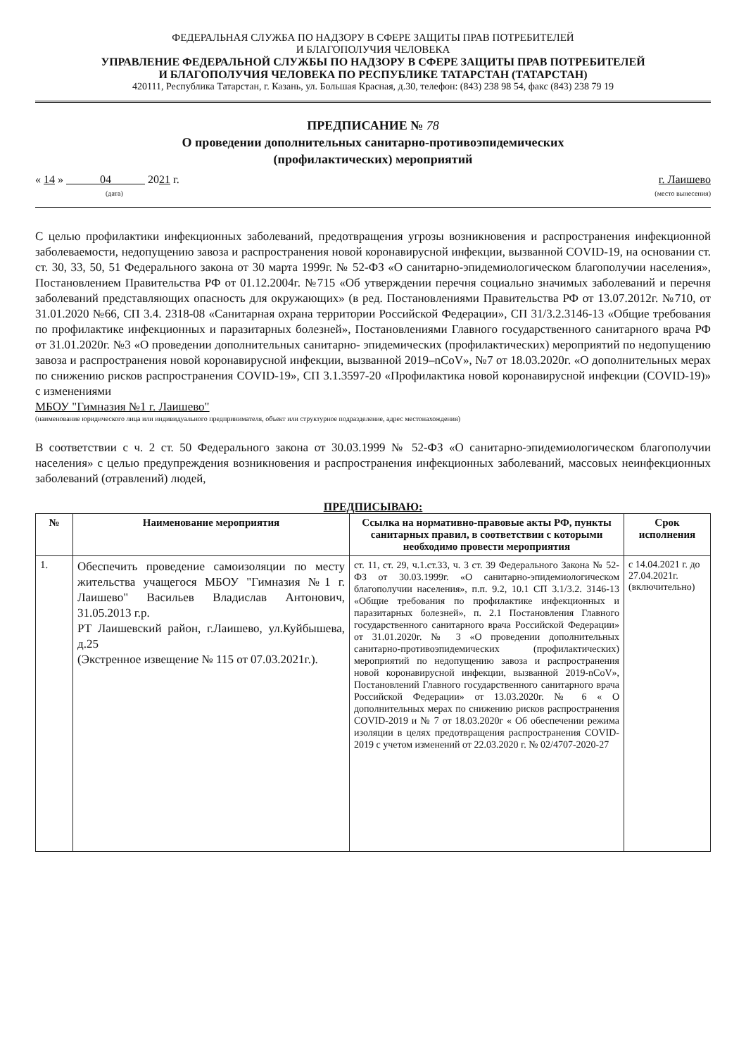ФЕДЕРАЛЬНАЯ СЛУЖБА ПО НАДЗОРУ В СФЕРЕ ЗАЩИТЫ ПРАВ ПОТРЕБИТЕЛЕЙ
И БЛАГОПОЛУЧИЯ ЧЕЛОВЕКА
УПРАВЛЕНИЕ ФЕДЕРАЛЬНОЙ СЛУЖБЫ ПО НАДЗОРУ В СФЕРЕ ЗАЩИТЫ ПРАВ ПОТРЕБИТЕЛЕЙ
И БЛАГОПОЛУЧИЯ ЧЕЛОВЕКА ПО РЕСПУБЛИКЕ ТАТАРСТАН (ТАТАРСТАН)
420111, Республика Татарстан, г. Казань, ул. Большая Красная, д.30, телефон: (843) 238 98 54, факс (843) 238 79 19
ПРЕДПИСАНИЕ № 78
О проведении дополнительных санитарно-противоэпидемических
(профилактических) мероприятий
« 14 » 04 2021 г.
(дата)
г. Лаишево
(место вынесения)
С целью профилактики инфекционных заболеваний, предотвращения угрозы возникновения и распространения инфекционной заболеваемости, недопущению завоза и распространения новой коронавирусной инфекции, вызванной COVID-19, на основании ст. ст. 30, 33, 50, 51 Федерального закона от 30 марта 1999г. № 52-ФЗ «О санитарно-эпидемиологическом благополучии населения», Постановлением Правительства РФ от 01.12.2004г. №715 «Об утверждении перечня социально значимых заболеваний и перечня заболеваний представляющих опасность для окружающих» (в ред. Постановлениями Правительства РФ от 13.07.2012г. №710, от 31.01.2020 №66, СП 3.4. 2318-08 «Санитарная охрана территории Российской Федерации», СП 31/3.2.3146-13 «Общие требования по профилактике инфекционных и паразитарных болезней», Постановлениями Главного государственного санитарного врача РФ от 31.01.2020г. №3 «О проведении дополнительных санитарно- эпидемических (профилактических) мероприятий по недопущению завоза и распространения новой коронавирусной инфекции, вызванной 2019–nCoV», №7 от 18.03.2020г. «О дополнительных мерах по снижению рисков распространения COVID-19», СП 3.1.3597-20 «Профилактика новой коронавирусной инфекции (COVID-19)» с изменениями
МБОУ "Гимназия №1 г. Лаишево"
(наименование юридического лица или индивидуального предпринимателя, объект или структурное подразделение, адрес местонахождения)
В соответствии с ч. 2 ст. 50 Федерального закона от 30.03.1999 № 52-ФЗ «О санитарно-эпидемиологическом благополучии населения» с целью предупреждения возникновения и распространения инфекционных заболеваний, массовых неинфекционных заболеваний (отравлений) людей,
ПРЕДПИСЫВАЮ:
| № | Наименование мероприятия | Ссылка на нормативно-правовые акты РФ, пункты санитарных правил, в соответствии с которыми необходимо провести мероприятия | Срок исполнения |
| --- | --- | --- | --- |
| 1. | Обеспечить проведение самоизоляции по месту жительства учащегося МБОУ "Гимназия №1 г. Лаишево" Васильев Владислав Антонович, 31.05.2013 г.р. РТ Лаишевский район, г.Лаишево, ул.Куйбышева, д.25 (Экстренное извещение № 115 от 07.03.2021г.). | ст. 11, ст. 29, ч.1.ст.33, ч. 3 ст. 39 Федерального Закона № 52-ФЗ от 30.03.1999г. «О санитарно-эпидемиологическом благополучии населения», п.п. 9.2, 10.1 СП 3.1/3.2. 3146-13 «Общие требования по профилактике инфекционных и паразитарных болезней», п. 2.1 Постановления Главного государственного санитарного врача Российской Федерации» от 31.01.2020г. № 3 «О проведении дополнительных санитарно-противоэпидемических (профилактических) мероприятий по недопущению завоза и распространения новой коронавирусной инфекции, вызванной 2019-nCoV», Постановлений Главного государственного санитарного врача Российской Федерации» от 13.03.2020г. № 6 « О дополнительных мерах по снижению рисков распространения COVID-2019 и № 7 от 18.03.2020г « Об обеспечении режима изоляции в целях предотвращения распространения COVID-2019 с учетом изменений от 22.03.2020 г. № 02/4707-2020-27 | с 14.04.2021 г. до 27.04.2021г. (включительно) |